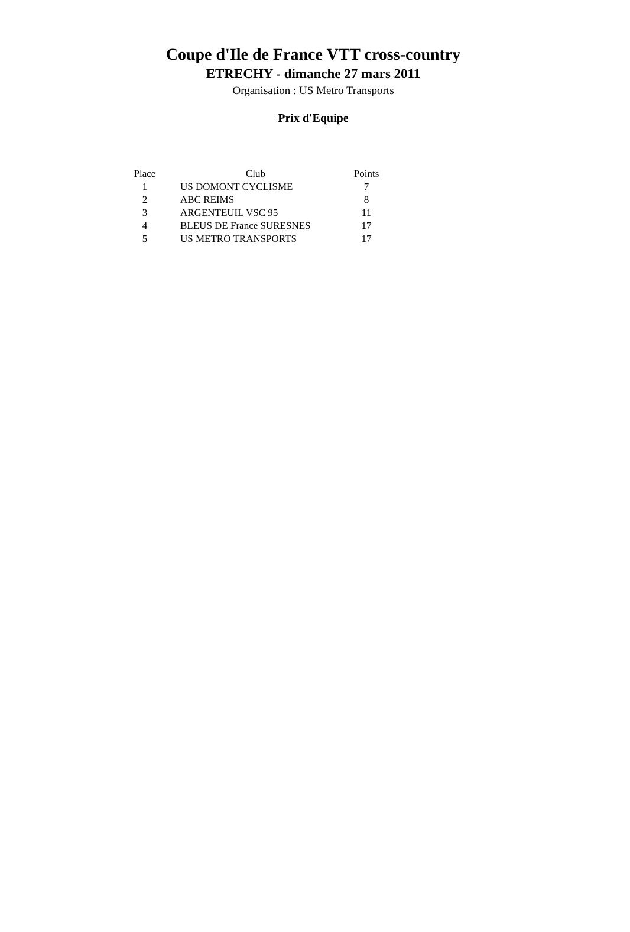Coupe d'Ile de France VTT cross-country
ETRECHY - dimanche 27 mars 2011
Organisation : US Metro Transports
Prix d'Equipe
| Place | Club | Points |
| --- | --- | --- |
| 1 | US DOMONT CYCLISME | 7 |
| 2 | ABC REIMS | 8 |
| 3 | ARGENTEUIL VSC 95 | 11 |
| 4 | BLEUS DE France SURESNES | 17 |
| 5 | US METRO TRANSPORTS | 17 |